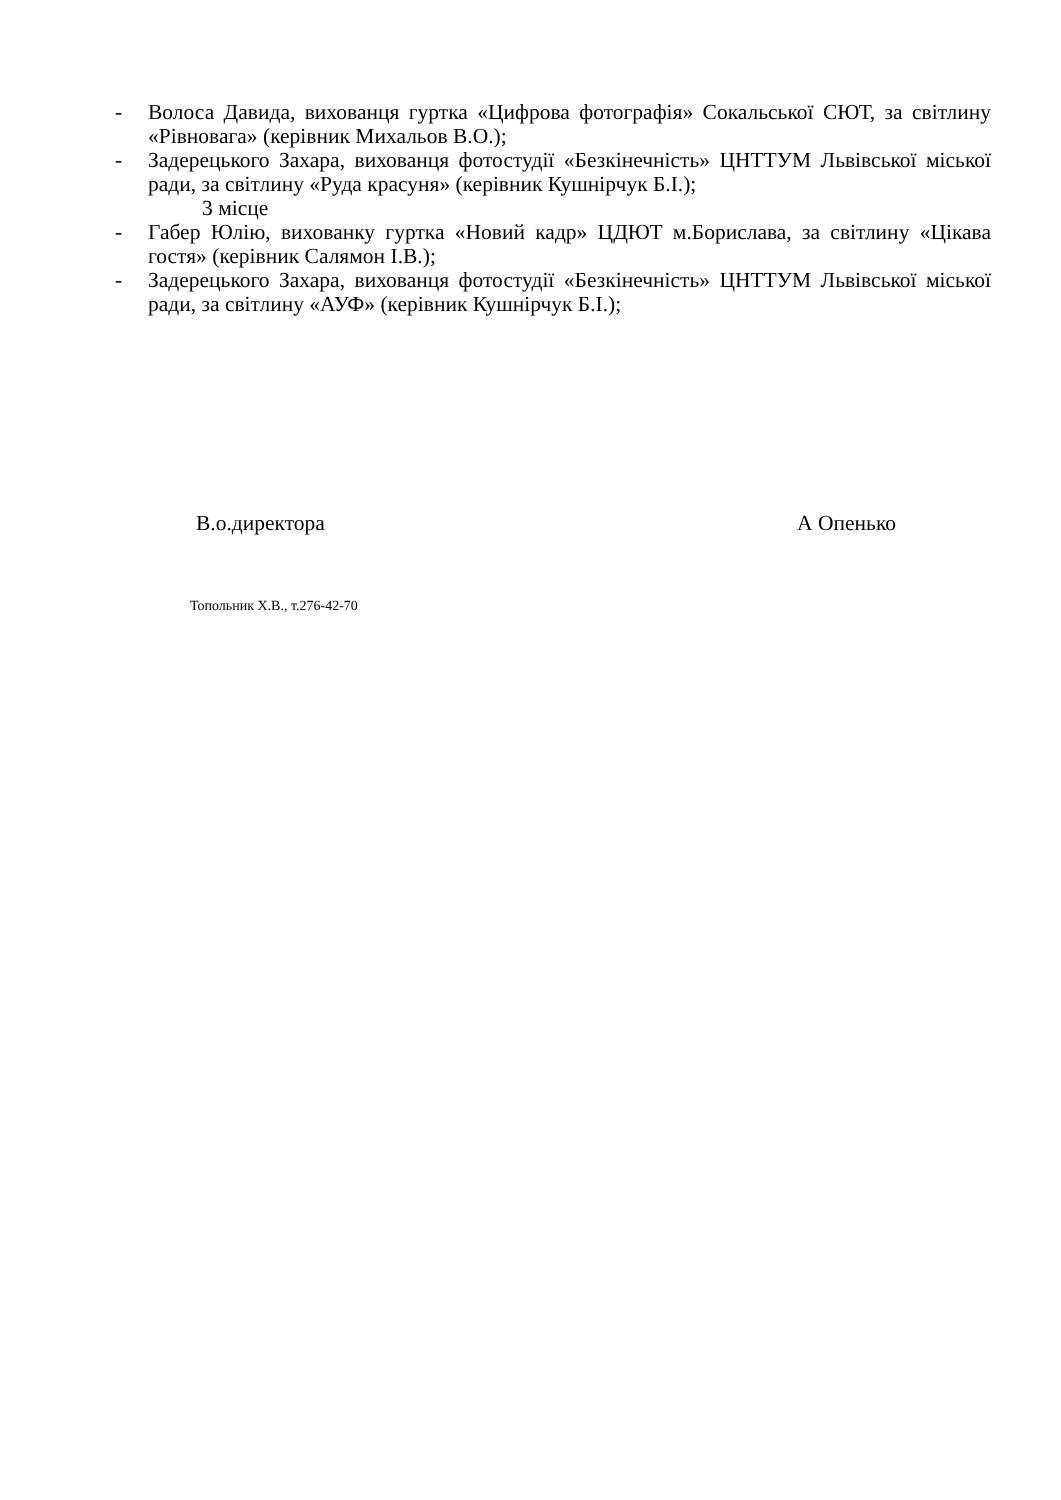- Волоса Давида, вихованця гуртка «Цифрова фотографія» Сокальської СЮТ, за світлину «Рівновага» (керівник Михальов В.О.);
- Задерецького Захара, вихованця фотостудії «Безкінечність» ЦНТТУМ Львівської міської ради, за світлину «Руда красуня» (керівник Кушнірчук Б.І.);
3 місце
- Габер Юлію, вихованку гуртка «Новий кадр» ЦДЮТ м.Борислава, за світлину «Цікава гостя» (керівник Салямон І.В.);
- Задерецького Захара, вихованця фотостудії «Безкінечність» ЦНТТУМ Львівської міської ради, за світлину «АУФ» (керівник Кушнірчук Б.І.);
В.о.директора А Опенько
Топольник Х.В., т.276-42-70